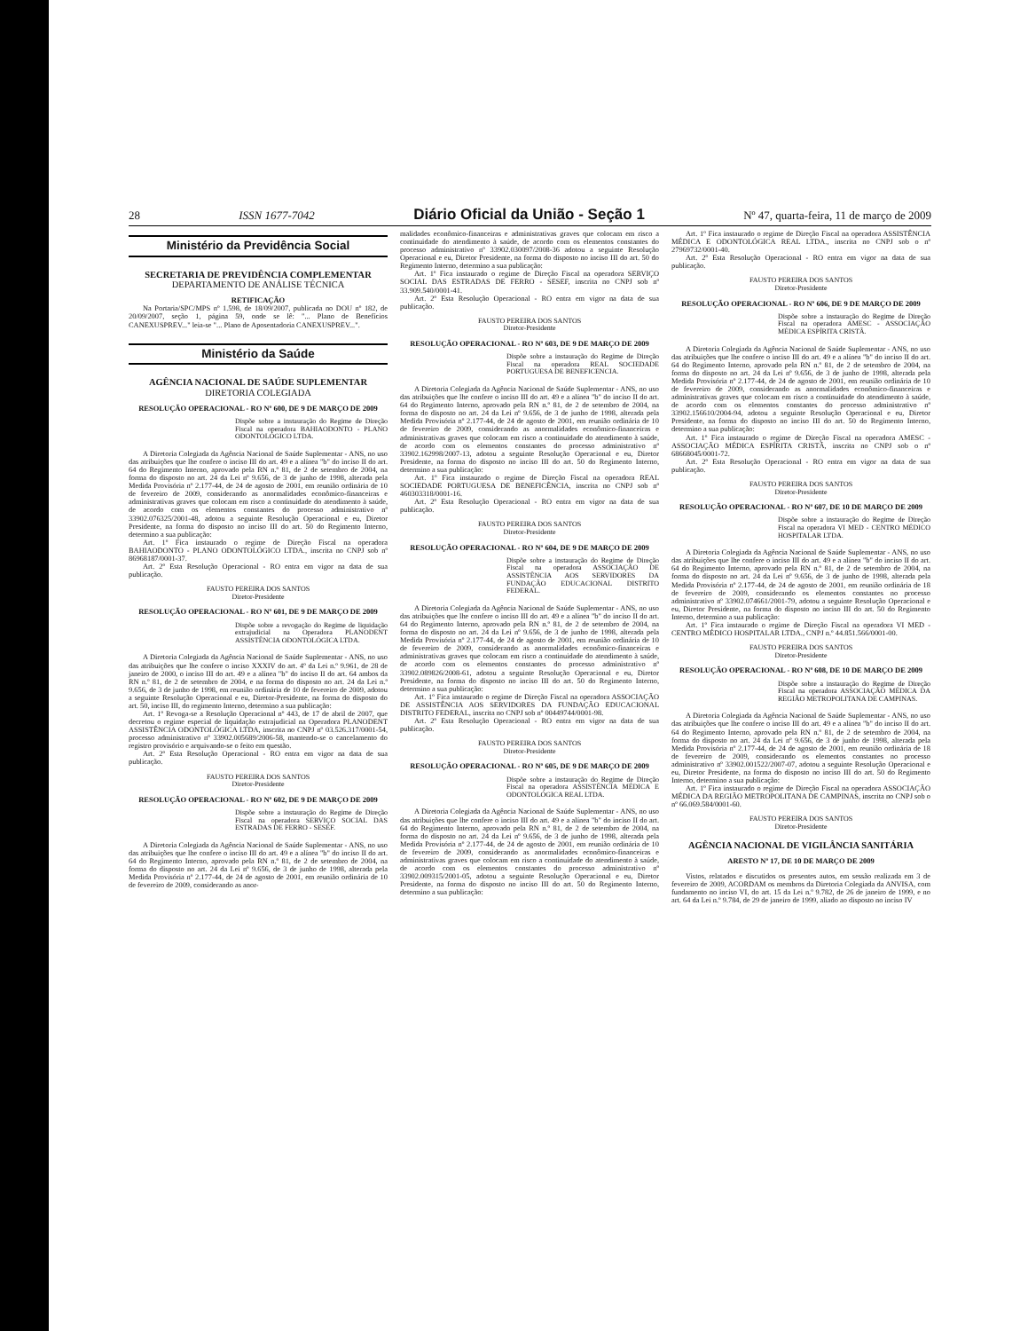28 ISSN 1677-7042 Diário Oficial da União - Seção 1 Nº 47, quarta-feira, 11 de março de 2009
Ministério da Previdência Social
SECRETARIA DE PREVIDÊNCIA COMPLEMENTAR
DEPARTAMENTO DE ANÁLISE TÉCNICA
RETIFICAÇÃO
Na Portaria/SPC/MPS nº 1.598, de 18/09/2007, publicada no DOU nº 182, de 20/09/2007, seção 1, página 59, onde se lê: "... Plano de Benefícios CANEXUSPREV..." leia-se "... Plano de Aposentadoria CANEXUSPREV...".
Ministério da Saúde
AGÊNCIA NACIONAL DE SAÚDE SUPLEMENTAR
DIRETORIA COLEGIADA
RESOLUÇÃO OPERACIONAL - RO Nº 600, DE 9 DE MARÇO DE 2009
Dispõe sobre a instauração do Regime de Direção Fiscal na operadora BAHIAODONTO - PLANO ODONTOLÓGICO LTDA.
A Diretoria Colegiada da Agência Nacional de Saúde Suplementar - ANS, no uso das atribuições que lhe confere o inciso III do art. 49 e a alínea "b" do inciso II do art. 64 do Regimento Interno, aprovado pela RN n.º 81, de 2 de setembro de 2004, na forma do disposto no art. 24 da Lei nº 9.656, de 3 de junho de 1998, alterada pela Medida Provisória nº 2.177-44, de 24 de agosto de 2001, em reunião ordinária de 10 de fevereiro de 2009, considerando as anormalidades econômico-financeiras e administrativas graves que colocam em risco a continuidade do atendimento à saúde, de acordo com os elementos constantes do processo administrativo nº 33902.076325/2001-48, adotou a seguinte Resolução Operacional e eu, Diretor Presidente, na forma do disposto no inciso III do art. 50 do Regimento Interno, determino a sua publicação:
Art. 1º Fica instaurado o regime de Direção Fiscal na operadora BAHIAODONTO - PLANO ODONTOLÓGICO LTDA., inscrita no CNPJ sob nº 86968187/0001-37.
Art. 2º Esta Resolução Operacional - RO entra em vigor na data de sua publicação.
FAUSTO PEREIRA DOS SANTOS
Diretor-Presidente
RESOLUÇÃO OPERACIONAL - RO Nº 601, DE 9 DE MARÇO DE 2009
Dispõe sobre a revogação do Regime de liquidação extrajudicial na Operadora PLANODENT ASSISTÊNCIA ODONTOLÓGICA LTDA.
A Diretoria Colegiada da Agência Nacional de Saúde Suplementar - ANS, no uso das atribuições que lhe confere o inciso XXXIV do art. 4º da Lei n.º 9.961, de 28 de janeiro de 2000, o inciso III do art. 49 e a alínea "b" do inciso II do art. 64 ambos da RN n.º 81, de 2 de setembro de 2004, e na forma do disposto no art. 24 da Lei n.º 9.656, de 3 de junho de 1998, em reunião ordinária de 10 de fevereiro de 2009, adotou a seguinte Resolução Operacional e eu, Diretor-Presidente, na forma do disposto do art. 50, inciso III, do regimento Interno, determino a sua publicação:
Art. 1º Revoga-se a Resolução Operacional nº 443, de 17 de abril de 2007, que decretou o regime especial de liquidação extrajudicial na Operadora PLANODENT ASSISTÊNCIA ODONTOLÓGICA LTDA, inscrita no CNPJ nº 03.526.317/0001-54, processo administrativo nº 33902.005689/2006-58, mantendo-se o cancelamento do registro provisório e arquivando-se o feito em questão.
Art. 2º Esta Resolução Operacional - RO entra em vigor na data de sua publicação.
FAUSTO PEREIRA DOS SANTOS
Diretor-Presidente
RESOLUÇÃO OPERACIONAL - RO Nº 602, DE 9 DE MARÇO DE 2009
Dispõe sobre a instauração do Regime de Direção Fiscal na operadora SERVIÇO SOCIAL DAS ESTRADAS DE FERRO - SESEF.
A Diretoria Colegiada da Agência Nacional de Saúde Suplementar - ANS, no uso das atribuições que lhe confere o inciso III do art. 49 e a alínea "b" do inciso II do art. 64 do Regimento Interno, aprovado pela RN n.º 81, de 2 de setembro de 2004, na forma do disposto no art. 24 da Lei nº 9.656, de 3 de junho de 1998, alterada pela Medida Provisória nº 2.177-44, de 24 de agosto de 2001, em reunião ordinária de 10 de fevereiro de 2009, considerando as anor-
malidades econômico-financeiras e administrativas graves que colocam em risco a continuidade do atendimento à saúde, de acordo com os elementos constantes do processo administrativo nº 33902.030097/2008-36 adotou a seguinte Resolução Operacional e eu, Diretor Presidente, na forma do disposto no inciso III do art. 50 do Regimento Interno, determino a sua publicação:
Art. 1º Fica instaurado o regime de Direção Fiscal na operadora SERVIÇO SOCIAL DAS ESTRADAS DE FERRO - SESEF, inscrita no CNPJ sob nº 33.909.540/0001-41.
Art. 2º Esta Resolução Operacional - RO entra em vigor na data de sua publicação.
FAUSTO PEREIRA DOS SANTOS
Diretor-Presidente
RESOLUÇÃO OPERACIONAL - RO Nº 603, DE 9 DE MARÇO DE 2009
Dispõe sobre a instauração do Regime de Direção Fiscal na operadora REAL SOCIEDADE PORTUGUESA DE BENEFICENCIA.
A Diretoria Colegiada da Agência Nacional de Saúde Suplementar - ANS, no uso das atribuições que lhe confere o inciso III do art. 49 e a alínea "b" do inciso II do art. 64 do Regimento Interno, aprovado pela RN n.º 81, de 2 de setembro de 2004, na forma do disposto no art. 24 da Lei nº 9.656, de 3 de junho de 1998, alterada pela Medida Provisória nº 2.177-44, de 24 de agosto de 2001, em reunião ordinária de 10 de fevereiro de 2009, considerando as anormalidades econômico-financeiras e administrativas graves que colocam em risco a continuidade do atendimento à saúde, de acordo com os elementos constantes do processo administrativo nº 33902.162998/2007-13, adotou a seguinte Resolução Operacional e eu, Diretor Presidente, na forma do disposto no inciso III do art. 50 do Regimento Interno, determino a sua publicação:
Art. 1º Fica instaurado o regime de Direção Fiscal na operadora REAL SOCIEDADE PORTUGUESA DE BENEFICÊNCIA, inscrita no CNPJ sob nº 460303318/0001-16.
Art. 2º Esta Resolução Operacional - RO entra em vigor na data de sua publicação.
FAUSTO PEREIRA DOS SANTOS
Diretor-Presidente
RESOLUÇÃO OPERACIONAL - RO Nº 604, DE 9 DE MARÇO DE 2009
Dispõe sobre a instauração do Regime de Direção Fiscal na operadora ASSOCIAÇÃO DE ASSISTÊNCIA AOS SERVIDORES DA FUNDAÇÃO EDUCACIONAL DISTRITO FEDERAL.
A Diretoria Colegiada da Agência Nacional de Saúde Suplementar - ANS, no uso das atribuições que lhe confere o inciso III do art. 49 e a alínea "b" do inciso II do art. 64 do Regimento Interno, aprovado pela RN n.º 81, de 2 de setembro de 2004, na forma do disposto no art. 24 da Lei nº 9.656, de 3 de junho de 1998, alterada pela Medida Provisória nº 2.177-44, de 24 de agosto de 2001, em reunião ordinária de 10 de fevereiro de 2009, considerando as anormalidades econômico-financeiras e administrativas graves que colocam em risco a continuidade do atendimento à saúde, de acordo com os elementos constantes do processo administrativo nº 33902.089826/2008-61, adotou a seguinte Resolução Operacional e eu, Diretor Presidente, na forma do disposto no inciso III do art. 50 do Regimento Interno, determino a sua publicação:
Art. 1º Fica instaurado o regime de Direção Fiscal na operadora ASSOCIAÇÃO DE ASSISTÊNCIA AOS SERVIDORES DA FUNDAÇÃO EDUCACIONAL DISTRITO FEDERAL, inscrita no CNPJ sob nº 00449744/0001-98.
Art. 2º Esta Resolução Operacional - RO entra em vigor na data de sua publicação.
FAUSTO PEREIRA DOS SANTOS
Diretor-Presidente
RESOLUÇÃO OPERACIONAL - RO Nº 605, DE 9 DE MARÇO DE 2009
Dispõe sobre a instauração do Regime de Direção Fiscal na operadora ASSISTÊNCIA MÉDICA E ODONTOLÓGICA REAL LTDA.
A Diretoria Colegiada da Agência Nacional de Saúde Suplementar - ANS, no uso das atribuições que lhe confere o inciso III do art. 49 e a alínea "b" do inciso II do art. 64 do Regimento Interno, aprovado pela RN n.º 81, de 2 de setembro de 2004, na forma do disposto no art. 24 da Lei nº 9.656, de 3 de junho de 1998, alterada pela Medida Provisória nº 2.177-44, de 24 de agosto de 2001, em reunião ordinária de 10 de fevereiro de 2009, considerando as anormalidades econômico-financeiras e administrativas graves que colocam em risco a continuidade do atendimento à saúde, de acordo com os elementos constantes do processo administrativo nº 33902.009315/2001-05, adotou a seguinte Resolução Operacional e eu, Diretor Presidente, na forma do disposto no inciso III do art. 50 do Regimento Interno, determino a sua publicação:
Art. 1º Fica instaurado o regime de Direção Fiscal na operadora ASSISTÊNCIA MÉDICA E ODONTOLÓGICA REAL LTDA., inscrita no CNPJ sob o nº 27969732/0001-40.
Art. 2º Esta Resolução Operacional - RO entra em vigor na data de sua publicação.
FAUSTO PEREIRA DOS SANTOS
Diretor-Presidente
RESOLUÇÃO OPERACIONAL - RO Nº 606, DE 9 DE MARÇO DE 2009
Dispõe sobre a instauração do Regime de Direção Fiscal na operadora AMESC - ASSOCIAÇÃO MÉDICA ESPÍRITA CRISTÃ.
A Diretoria Colegiada da Agência Nacional de Saúde Suplementar - ANS, no uso das atribuições que lhe confere o inciso III do art. 49 e a alínea "b" do inciso II do art. 64 do Regimento Interno, aprovado pela RN n.º 81, de 2 de setembro de 2004, na forma do disposto no art. 24 da Lei nº 9.656, de 3 de junho de 1998, alterada pela Medida Provisória nº 2.177-44, de 24 de agosto de 2001, em reunião ordinária de 10 de fevereiro de 2009, considerando as anormalidades econômico-financeiras e administrativas graves que colocam em risco a continuidade do atendimento à saúde, de acordo com os elementos constantes do processo administrativo nº 33902.156610/2004-94, adotou a seguinte Resolução Operacional e eu, Diretor Presidente, na forma do disposto no inciso III do art. 50 do Regimento Interno, determino a sua publicação:
Art. 1º Fica instaurado o regime de Direção Fiscal na operadora AMESC - ASSOCIAÇÃO MÉDICA ESPÍRITA CRISTÃ, inscrita no CNPJ sob o nº 68668045/0001-72.
Art. 2º Esta Resolução Operacional - RO entra em vigor na data de sua publicação.
FAUSTO PEREIRA DOS SANTOS
Diretor-Presidente
RESOLUÇÃO OPERACIONAL - RO Nº 607, DE 10 DE MARÇO DE 2009
Dispõe sobre a instauração do Regime de Direção Fiscal na operadora VI MED - CENTRO MÉDICO HOSPITALAR LTDA.
A Diretoria Colegiada da Agência Nacional de Saúde Suplementar - ANS, no uso das atribuições que lhe confere o inciso III do art. 49 e a alínea "b" do inciso II do art. 64 do Regimento Interno, aprovado pela RN n.º 81, de 2 de setembro de 2004, na forma do disposto no art. 24 da Lei nº 9.656, de 3 de junho de 1998, alterada pela Medida Provisória nº 2.177-44, de 24 de agosto de 2001, em reunião ordinária de 18 de fevereiro de 2009, considerando os elementos constantes no processo administrativo nº 33902.074661/2001-79, adotou a seguinte Resolução Operacional e eu, Diretor Presidente, na forma do disposto no inciso III do art. 50 do Regimento Interno, determino a sua publicação:
Art. 1º Fica instaurado o regime de Direção Fiscal na operadora VI MED - CENTRO MÉDICO HOSPITALAR LTDA., CNPJ n.º 44.851.566/0001-00.
FAUSTO PEREIRA DOS SANTOS
Diretor-Presidente
RESOLUÇÃO OPERACIONAL - RO Nº 608, DE 10 DE MARÇO DE 2009
Dispõe sobre a instauração do Regime de Direção Fiscal na operadora ASSOCIAÇÃO MÉDICA DA REGIÃO METROPOLITANA DE CAMPINAS.
A Diretoria Colegiada da Agência Nacional de Saúde Suplementar - ANS, no uso das atribuições que lhe confere o inciso III do art. 49 e a alínea "b" do inciso II do art. 64 do Regimento Interno, aprovado pela RN n.º 81, de 2 de setembro de 2004, na forma do disposto no art. 24 da Lei nº 9.656, de 3 de junho de 1998, alterada pela Medida Provisória nº 2.177-44, de 24 de agosto de 2001, em reunião ordinária de 18 de fevereiro de 2009, considerando os elementos constantes no processo administrativo nº 33902.001522/2007-07, adotou a seguinte Resolução Operacional e eu, Diretor Presidente, na forma do disposto no inciso III do art. 50 do Regimento Interno, determino a sua publicação:
Art. 1º Fica instaurado o regime de Direção Fiscal na operadora ASSOCIAÇÃO MÉDICA DA REGIÃO METROPOLITANA DE CAMPINAS, inscrita no CNPJ sob o nº 66.069.584/0001-60.
FAUSTO PEREIRA DOS SANTOS
Diretor-Presidente
AGÊNCIA NACIONAL DE VIGILÂNCIA SANITÁRIA
ARESTO Nº 17, DE 10 DE MARÇO DE 2009
Vistos, relatados e discutidos os presentes autos, em sessão realizada em 3 de fevereiro de 2009, ACORDAM os membros da Diretoria Colegiada da ANVISA, com fundamento no inciso VI, do art. 15 da Lei n.º 9.782, de 26 de janeiro de 1999, e no art. 64 da Lei n.º 9.784, de 29 de janeiro de 1999, aliado ao disposto no inciso IV